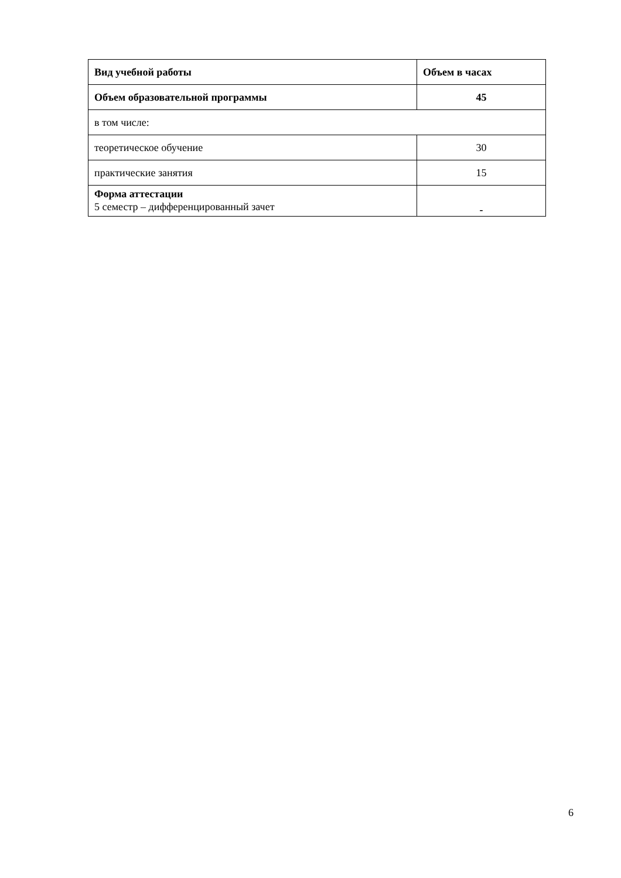| Вид учебной работы | Объем в часах |
| --- | --- |
| Объем образовательной программы | 45 |
| в том числе: | |
| теоретическое обучение | 30 |
| практические занятия | 15 |
| Форма аттестации 5 семестр – дифференцированный зачет | - |
6